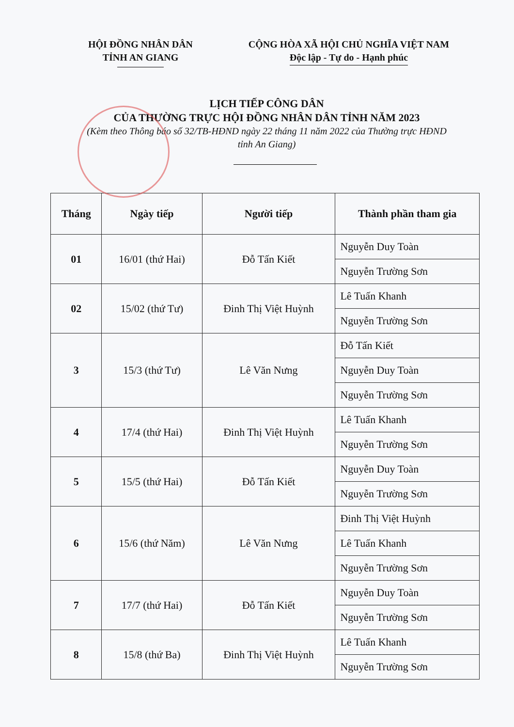HỘI ĐỒNG NHÂN DÂN
TỈNH AN GIANG
CỘNG HÒA XÃ HỘI CHỦ NGHĨA VIỆT NAM
Độc lập - Tự do - Hạnh phúc
LỊCH TIẾP CÔNG DÂN
CỦA THƯỜNG TRỰC HỘI ĐỒNG NHÂN DÂN TỈNH NĂM 2023
(Kèm theo Thông báo số 32/TB-HĐND ngày 22 tháng 11 năm 2022 của Thường trực HĐND
tỉnh An Giang)
| Tháng | Ngày tiếp | Người tiếp | Thành phần tham gia |
| --- | --- | --- | --- |
| 01 | 16/01 (thứ Hai) | Đỗ Tấn Kiết | Nguyễn Duy Toàn |
| | | | Nguyễn Trường Sơn |
| 02 | 15/02 (thứ Tư) | Đinh Thị Việt Huỳnh | Lê Tuấn Khanh |
| | | | Nguyễn Trường Sơn |
| 3 | 15/3 (thứ Tư) | Lê Văn Nưng | Đỗ Tấn Kiết |
| | | | Nguyễn Duy Toàn |
| | | | Nguyễn Trường Sơn |
| 4 | 17/4 (thứ Hai) | Đinh Thị Việt Huỳnh | Lê Tuấn Khanh |
| | | | Nguyễn Trường Sơn |
| 5 | 15/5 (thứ Hai) | Đỗ Tấn Kiết | Nguyễn Duy Toàn |
| | | | Nguyễn Trường Sơn |
| 6 | 15/6 (thứ Năm) | Lê Văn Nưng | Đinh Thị Việt Huỳnh |
| | | | Lê Tuấn Khanh |
| | | | Nguyễn Trường Sơn |
| 7 | 17/7 (thứ Hai) | Đỗ Tấn Kiết | Nguyễn Duy Toàn |
| | | | Nguyễn Trường Sơn |
| 8 | 15/8 (thứ Ba) | Đinh Thị Việt Huỳnh | Lê Tuấn Khanh |
| | | | Nguyễn Trường Sơn |